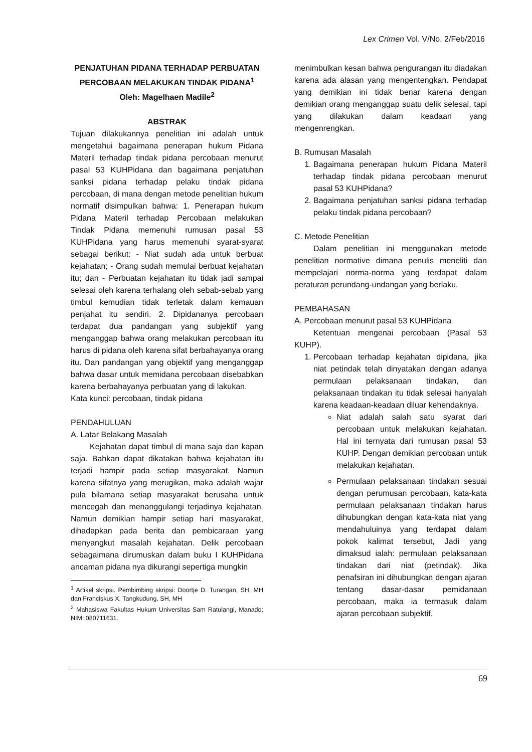Lex Crimen Vol. V/No. 2/Feb/2016
PENJATUHAN PIDANA TERHADAP PERBUATAN PERCOBAAN MELAKUKAN TINDAK PIDANA<sup>1</sup>
Oleh: Magelhaen Madile<sup>2</sup>
ABSTRAK
Tujuan dilakukannya penelitian ini adalah untuk mengetahui bagaimana penerapan hukum Pidana Materil terhadap tindak pidana percobaan menurut pasal 53 KUHPidana dan bagaimana penjatuhan sanksi pidana terhadap pelaku tindak pidana percobaan, di mana dengan metode penelitian hukum normatif disimpulkan bahwa: 1. Penerapan hukum Pidana Materil terhadap Percobaan melakukan Tindak Pidana memenuhi rumusan pasal 53 KUHPidana yang harus memenuhi syarat-syarat sebagai berikut: - Niat sudah ada untuk berbuat kejahatan; - Orang sudah memulai berbuat kejahatan itu; dan - Perbuatan kejahatan itu tidak jadi sampai selesai oleh karena terhalang oleh sebab-sebab yang timbul kemudian tidak terletak dalam kemauan penjahat itu sendiri. 2. Dipidananya percobaan terdapat dua pandangan yang subjektif yang menganggap bahwa orang melakukan percobaan itu harus di pidana oleh karena sifat berbahayanya orang itu. Dan pandangan yang objektif yang menganggap bahwa dasar untuk memidana percobaan disebabkan karena berbahayanya perbuatan yang di lakukan.
Kata kunci: percobaan, tindak pidana
PENDAHULUAN
A. Latar Belakang Masalah
Kejahatan dapat timbul di mana saja dan kapan saja. Bahkan dapat dikatakan bahwa kejahatan itu terjadi hampir pada setiap masyarakat. Namun karena sifatnya yang merugikan, maka adalah wajar pula bilamana setiap masyarakat berusaha untuk mencegah dan menanggulangi terjadinya kejahatan. Namun demikian hampir setiap hari masyarakat, dihadapkan pada berita dan pembicaraan yang menyangkut masalah kejahatan. Delik percobaan sebagaimana dirumuskan dalam buku I KUHPidana ancaman pidana nya dikurangi sepertiga mungkin
<sup>1</sup> Artikel skripsi. Pembimbing skripsi: Doortje D. Turangan, SH, MH dan Franciskus X. Tangkudung, SH, MH
<sup>2</sup> Mahasiswa Fakultas Hukum Universitas Sam Ratulangi, Manado; NIM: 080711631.
menimbulkan kesan bahwa pengurangan itu diadakan karena ada alasan yang mengentengkan. Pendapat yang demikian ini tidak benar karena dengan demikian orang menganggap suatu delik selesai, tapi yang dilakukan dalam keadaan yang mengenrengkan.
B. Rumusan Masalah
1. Bagaimana penerapan hukum Pidana Materil terhadap tindak pidana percobaan menurut pasal 53 KUHPidana?
2. Bagaimana penjatuhan sanksi pidana terhadap pelaku tindak pidana percobaan?
C. Metode Penelitian
Dalam penelitian ini menggunakan metode penelitian normative dimana penulis meneliti dan mempelajari norma-norma yang terdapat dalam peraturan perundang-undangan yang berlaku.
PEMBAHASAN
A. Percobaan menurut pasal 53 KUHPidana
Ketentuan mengenai percobaan (Pasal 53 KUHP).
1. Percobaan terhadap kejahatan dipidana, jika niat petindak telah dinyatakan dengan adanya permulaan pelaksanaan tindakan, dan pelaksanaan tindakan itu tidak selesai hanyalah karena keadaan-keadaan diluar kehendaknya.
Niat adalah salah satu syarat dari percobaan untuk melakukan kejahatan. Hal ini ternyata dari rumusan pasal 53 KUHP. Dengan demikian percobaan untuk melakukan kejahatan.
Permulaan pelaksanaan tindakan sesuai dengan perumusan percobaan, kata-kata permulaan pelaksanaan tindakan harus dihubungkan dengan kata-kata niat yang mendahuluinya yang terdapat dalam pokok kalimat tersebut, Jadi yang dimaksud ialah: permulaan pelaksanaan tindakan dari niat (petindak). Jika penafsiran ini dihubungkan dengan ajaran tentang dasar-dasar pemidanaan percobaan, maka ia termasuk dalam ajaran percobaan subjektif.
69